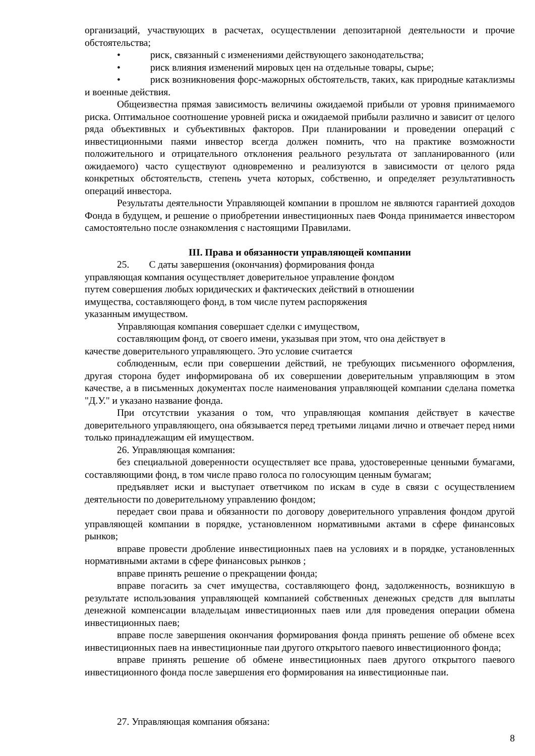организаций, участвующих в расчетах, осуществлении депозитарной деятельности и прочие обстоятельства;
• риск, связанный с изменениями действующего законодательства;
• риск влияния изменений мировых цен на отдельные товары, сырье;
• риск возникновения форс-мажорных обстоятельств, таких, как природные катаклизмы и военные действия.
Общеизвестна прямая зависимость величины ожидаемой прибыли от уровня принимаемого риска. Оптимальное соотношение уровней риска и ожидаемой прибыли различно и зависит от целого ряда объективных и субъективных факторов. При планировании и проведении операций с инвестиционными паями инвестор всегда должен помнить, что на практике возможности положительного и отрицательного отклонения реального результата от запланированного (или ожидаемого) часто существуют одновременно и реализуются в зависимости от целого ряда конкретных обстоятельств, степень учета которых, собственно, и определяет результативность операций инвестора.
Результаты деятельности Управляющей компании в прошлом не являются гарантией доходов Фонда в будущем, и решение о приобретении инвестиционных паев Фонда принимается инвестором самостоятельно после ознакомления с настоящими Правилами.
III. Права и обязанности управляющей компании
25. С даты завершения (окончания) формирования фонда
управляющая компания осуществляет доверительное управление фондом
путем совершения любых юридических и фактических действий в отношении
имущества, составляющего фонд, в том числе путем распоряжения
указанным имуществом.
Управляющая компания совершает сделки с имуществом,
составляющим фонд, от своего имени, указывая при этом, что она действует в
качестве доверительного управляющего. Это условие считается
соблюденным, если при совершении действий, не требующих письменного оформления, другая сторона будет информирована об их совершении доверительным управляющим в этом качестве, а в письменных документах после наименования управляющей компании сделана пометка "Д.У." и указано название фонда.
При отсутствии указания о том, что управляющая компания действует в качестве доверительного управляющего, она обязывается перед третьими лицами лично и отвечает перед ними только принадлежащим ей имуществом.
26. Управляющая компания:
без специальной доверенности осуществляет все права, удостоверенные ценными бумагами, составляющими фонд, в том числе право голоса по голосующим ценным бумагам;
предъявляет иски и выступает ответчиком по искам в суде в связи с осуществлением деятельности по доверительному управлению фондом;
передает свои права и обязанности по договору доверительного управления фондом другой управляющей компании в порядке, установленном нормативными актами в сфере финансовых рынков;
вправе провести дробление инвестиционных паев на условиях и в порядке, установленных нормативными актами в сфере финансовых рынков ;
вправе принять решение о прекращении фонда;
вправе погасить за счет имущества, составляющего фонд, задолженность, возникшую в результате использования управляющей компанией собственных денежных средств для выплаты денежной компенсации владельцам инвестиционных паев или для проведения операции обмена инвестиционных паев;
вправе после завершения окончания формирования фонда принять решение об обмене всех инвестиционных паев на инвестиционные паи другого открытого паевого инвестиционного фонда;
вправе принять решение об обмене инвестиционных паев другого открытого паевого инвестиционного фонда после завершения его формирования на инвестиционные паи.
27. Управляющая компания обязана:
8